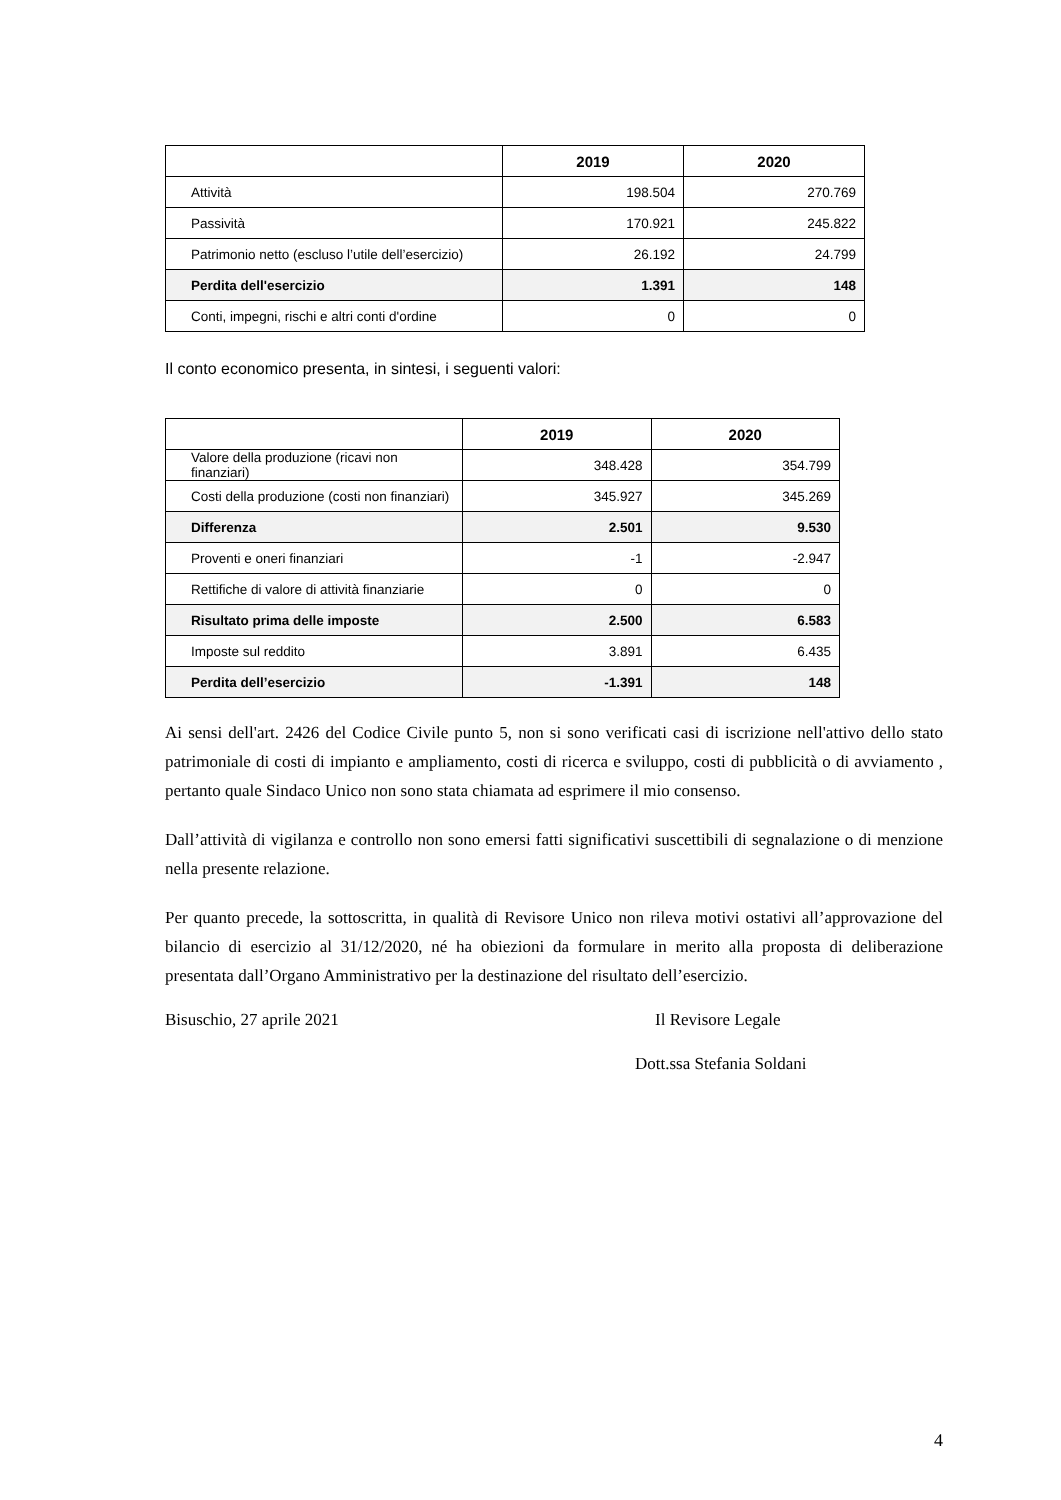| | 2019 | 2020 |
| --- | --- | --- |
| Attività | 198.504 | 270.769 |
| Passività | 170.921 | 245.822 |
| Patrimonio netto (escluso l’utile dell’esercizio) | 26.192 | 24.799 |
| Perdita dell'esercizio | 1.391 | 148 |
| Conti, impegni, rischi e altri conti d'ordine | 0 | 0 |
Il conto economico presenta, in sintesi, i seguenti valori:
| | 2019 | 2020 |
| --- | --- | --- |
| Valore della produzione (ricavi non finanziari) | 348.428 | 354.799 |
| Costi della produzione (costi non finanziari) | 345.927 | 345.269 |
| Differenza | 2.501 | 9.530 |
| Proventi e oneri finanziari | -1 | -2.947 |
| Rettifiche di valore di attività finanziarie | 0 | 0 |
| Risultato prima delle imposte | 2.500 | 6.583 |
| Imposte sul reddito | 3.891 | 6.435 |
| Perdita dell’esercizio | -1.391 | 148 |
Ai sensi dell'art. 2426 del Codice Civile punto 5, non si sono verificati casi di iscrizione nell'attivo dello stato patrimoniale di costi di impianto e ampliamento, costi di ricerca e sviluppo, costi di pubblicità o di avviamento , pertanto quale Sindaco Unico non sono stata chiamata ad esprimere il mio consenso.
Dall’attività di vigilanza e controllo non sono emersi fatti significativi suscettibili di segnalazione o di menzione nella presente relazione.
Per quanto precede, la sottoscritta, in qualità di Revisore Unico non rileva motivi ostativi all’approvazione del bilancio di esercizio al 31/12/2020, né ha obiezioni da formulare in merito alla proposta di deliberazione presentata dall’Organo Amministrativo per la destinazione del risultato dell’esercizio.
Bisuschio, 27 aprile 2021 Il Revisore Legale
Dott.ssa Stefania Soldani
4